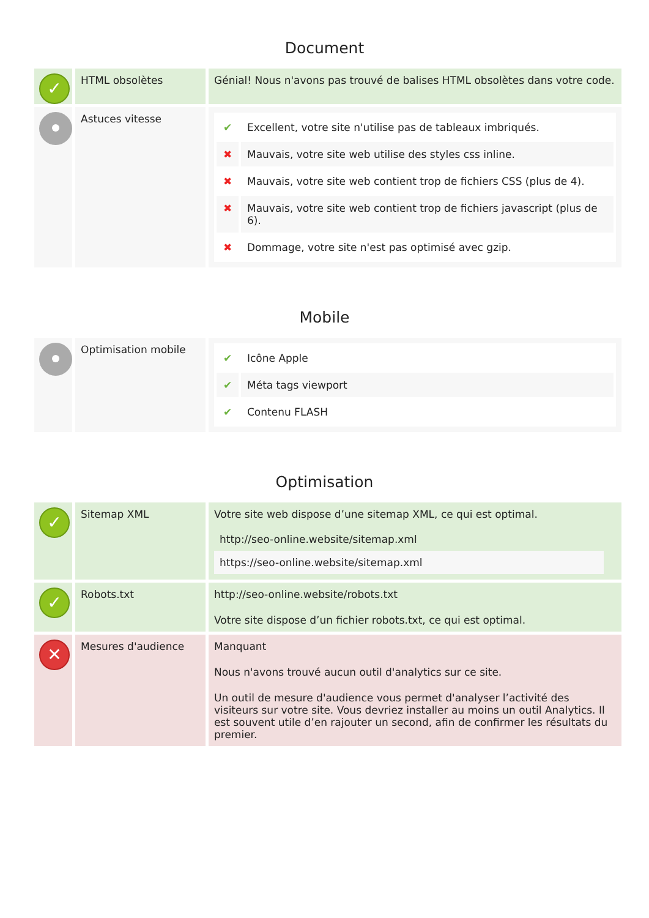Document
| ✓ | HTML obsolètes | Génial! Nous n'avons pas trouvé de balises HTML obsolètes dans votre code. |
| | Astuces vitesse | / ✔ / Excellent, votre site n'utilise pas de tableaux imbriqués. / / ✖ / Mauvais, votre site web utilise des styles css inline. / / ✖ / Mauvais, votre site web contient trop de fichiers CSS (plus de 4). / / ✖ / Mauvais, votre site web contient trop de fichiers javascript (plus de 6). / / ✖ / Dommage, votre site n'est pas optimisé avec gzip. / |
Mobile
| | Optimisation mobile | / ✔ / Icône Apple / / ✔ / Méta tags viewport / / ✔ / Contenu FLASH / |
Optimisation
| ✓ | Sitemap XML | Votre site web dispose d’une sitemap XML, ce qui est optimal. / http://seo-online.website/sitemap.xml / / https://seo-online.website/sitemap.xml / |
| ✓ | Robots.txt | http://seo-online.website/robots.txt Votre site dispose d’un fichier robots.txt, ce qui est optimal. |
| ✕ | Mesures d'audience | Manquant Nous n'avons trouvé aucun outil d'analytics sur ce site. Un outil de mesure d'audience vous permet d'analyser l’activité des visiteurs sur votre site. Vous devriez installer au moins un outil Analytics. Il est souvent utile d’en rajouter un second, afin de confirmer les résultats du premier. |